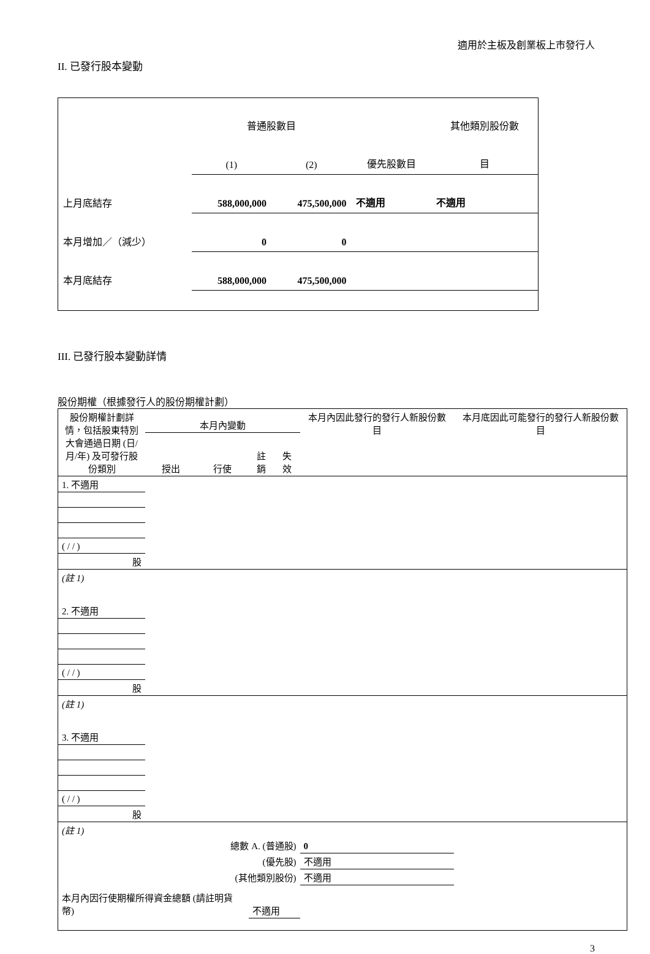適用於主板及創業板上市發行人
II. 已發行股本變動
| | 普通股數目 | | | 其他類別股份數 |
| | (1) | (2) | 優先股數目 | 目 |
| 上月底結存 | 588,000,000 | 475,500,000 | 不適用 | 不適用 |
| 本月增加／（減少） | 0 | 0 | | |
| 本月底結存 | 588,000,000 | 475,500,000 | | |
III. 已發行股本變動詳情
股份期權（根據發行人的股份期權計劃）
| 股份期權計劃詳情，包括股東特別大會通過日期 (日/月/年) 及可發行股份類別 | 本月內變動 | | | | 本月內因此發行的發行人新股份數目 | 本月底因此可能發行的發行人新股份數目 |
| | 授出 | 行使 | 註銷 | 失效 | | |
| 1. 不適用 | | | | | | |
| ( / / ) | | | | | | |
| 股 | | | | | | |
| (註 1) | | | | | | |
| 2. 不適用 | | | | | | |
| ( / / ) | | | | | | |
| 股 | | | | | | |
| (註 1) | | | | | | |
| 3. 不適用 | | | | | | |
| ( / / ) | | | | | | |
| 股 | | | | | | |
| (註 1) | | | | | | |
| 總數 A. (普通股) | | | | | 0 | |
| (優先股) | | | | | 不適用 | |
| (其他類別股份) | | | | | 不適用 | |
| 本月內因行使期權所得資金總額 (請註明貨幣) | | | 不適用 | | | |
3